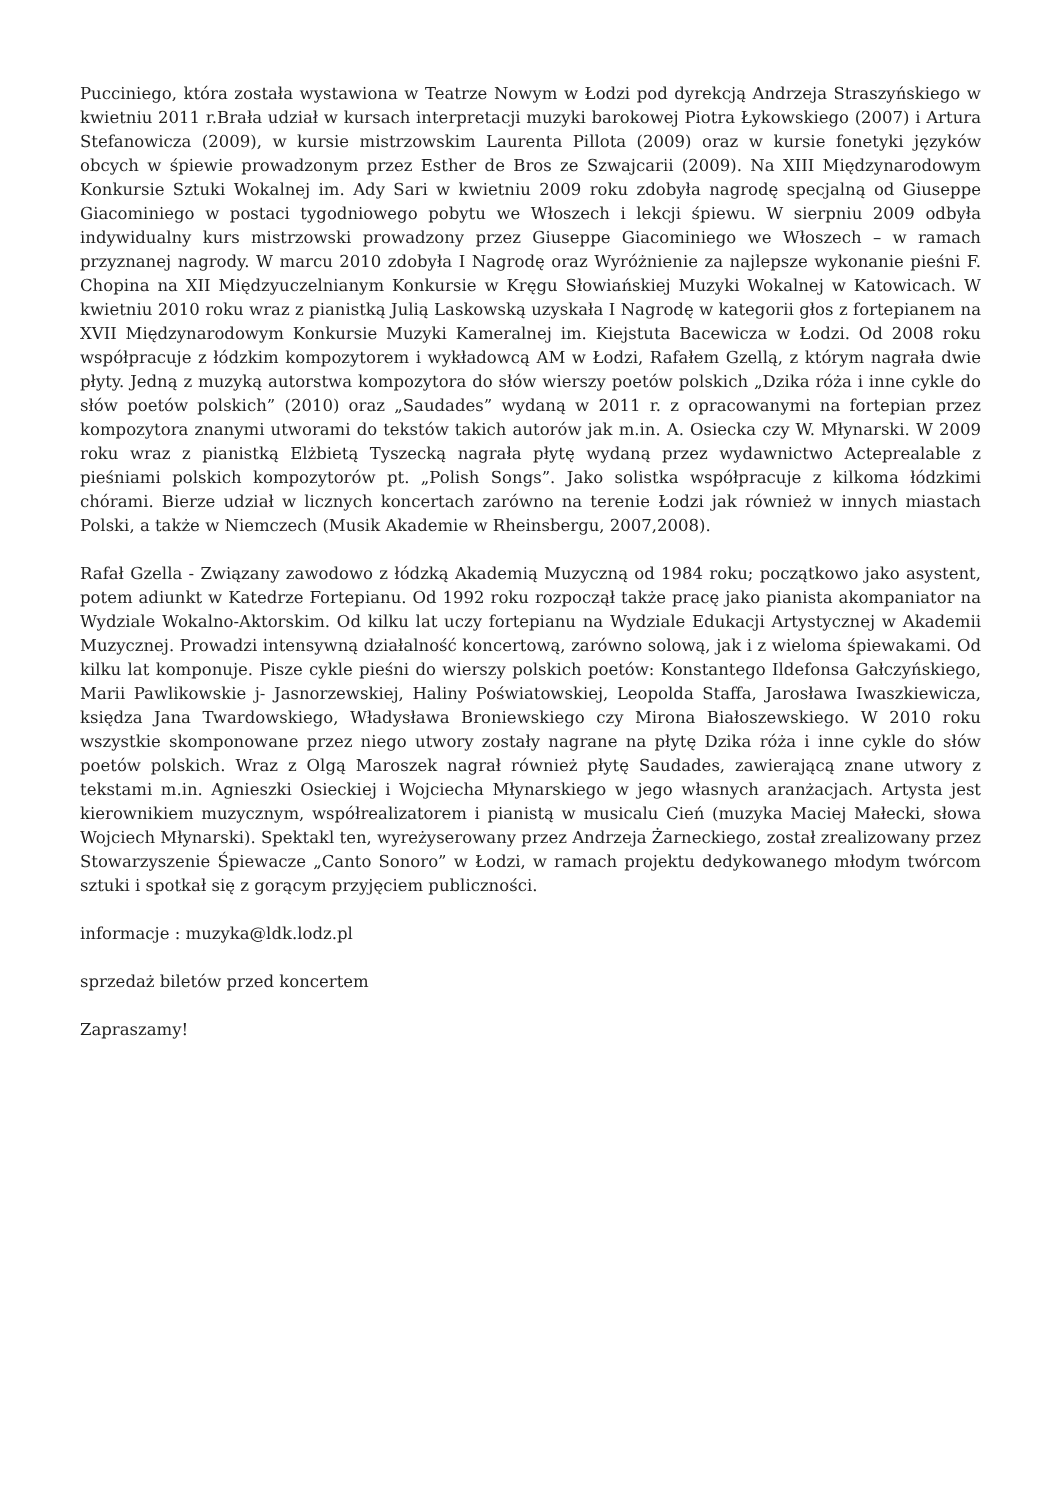Pucciniego, która została wystawiona w Teatrze Nowym w Łodzi pod dyrekcją Andrzeja Straszyńskiego w kwietniu 2011 r.Brała udział w kursach interpretacji muzyki barokowej Piotra Łykowskiego (2007) i Artura Stefanowicza (2009), w kursie mistrzowskim Laurenta Pillota (2009) oraz w kursie fonetyki języków obcych w śpiewie prowadzonym przez Esther de Bros ze Szwajcarii (2009). Na XIII Międzynarodowym Konkursie Sztuki Wokalnej im. Ady Sari w kwietniu 2009 roku zdobyła nagrodę specjalną od Giuseppe Giacominiego w postaci tygodniowego pobytu we Włoszech i lekcji śpiewu. W sierpniu 2009 odbyła indywidualny kurs mistrzowski prowadzony przez Giuseppe Giacominiego we Włoszech – w ramach przyznanej nagrody. W marcu 2010 zdobyła I Nagrodę oraz Wyróżnienie za najlepsze wykonanie pieśni F. Chopina na XII Międzyuczelnianym Konkursie w Kręgu Słowiańskiej Muzyki Wokalnej w Katowicach. W kwietniu 2010 roku wraz z pianistką Julią Laskowską uzyskała I Nagrodę w kategorii głos z fortepianem na XVII Międzynarodowym Konkursie Muzyki Kameralnej im. Kiejstuta Bacewicza w Łodzi. Od 2008 roku współpracuje z łódzkim kompozytorem i wykładowcą AM w Łodzi, Rafałem Gzellą, z którym nagrała dwie płyty. Jedną z muzyką autorstwa kompozytora do słów wierszy poetów polskich „Dzika róża i inne cykle do słów poetów polskich” (2010) oraz „Saudades” wydaną w 2011 r. z opracowanymi na fortepian przez kompozytora znanymi utworami do tekstów takich autorów jak m.in. A. Osiecka czy W. Młynarski. W 2009 roku wraz z pianistką Elżbietą Tyszecką nagrała płytę wydaną przez wydawnictwo Acteprealable z pieśniami polskich kompozytorów pt. „Polish Songs”. Jako solistka współpracuje z kilkoma łódzkimi chórami. Bierze udział w licznych koncertach zarówno na terenie Łodzi jak również w innych miastach Polski, a także w Niemczech (Musik Akademie w Rheinsbergu, 2007,2008).
Rafał Gzella - Związany zawodowo z łódzką Akademią Muzyczną od 1984 roku; początkowo jako asystent, potem adiunkt w Katedrze Fortepianu. Od 1992 roku rozpoczął także pracę jako pianista akompaniator na Wydziale Wokalno-Aktorskim. Od kilku lat uczy fortepianu na Wydziale Edukacji Artystycznej w Akademii Muzycznej. Prowadzi intensywną działalność koncertową, zarówno solową, jak i z wieloma śpiewakami. Od kilku lat komponuje. Pisze cykle pieśni do wierszy polskich poetów: Konstantego Ildefonsa Gałczyńskiego, Marii Pawlikowskie j- Jasnorzewskiej, Haliny Poświatowskiej, Leopolda Staffa, Jarosława Iwaszkiewicza, księdza Jana Twardowskiego, Władysława Broniewskiego czy Mirona Białoszewskiego. W 2010 roku wszystkie skomponowane przez niego utwory zostały nagrane na płytę Dzika róża i inne cykle do słów poetów polskich. Wraz z Olgą Maroszek nagrał również płytę Saudades, zawierającą znane utwory z tekstami m.in. Agnieszki Osieckiej i Wojciecha Młynarskiego w jego własnych aranżacjach. Artysta jest kierownikiem muzycznym, współrealizatorem i pianistą w musicalu Cień (muzyka Maciej Małecki, słowa Wojciech Młynarski). Spektakl ten, wyreżyserowany przez Andrzeja Żarneckiego, został zrealizowany przez Stowarzyszenie Śpiewacze „Canto Sonoro” w Łodzi, w ramach projektu dedykowanego młodym twórcom sztuki i spotkał się z gorącym przyjęciem publiczności.
informacje : muzyka@ldk.lodz.pl
sprzedaż biletów przed koncertem
Zapraszamy!